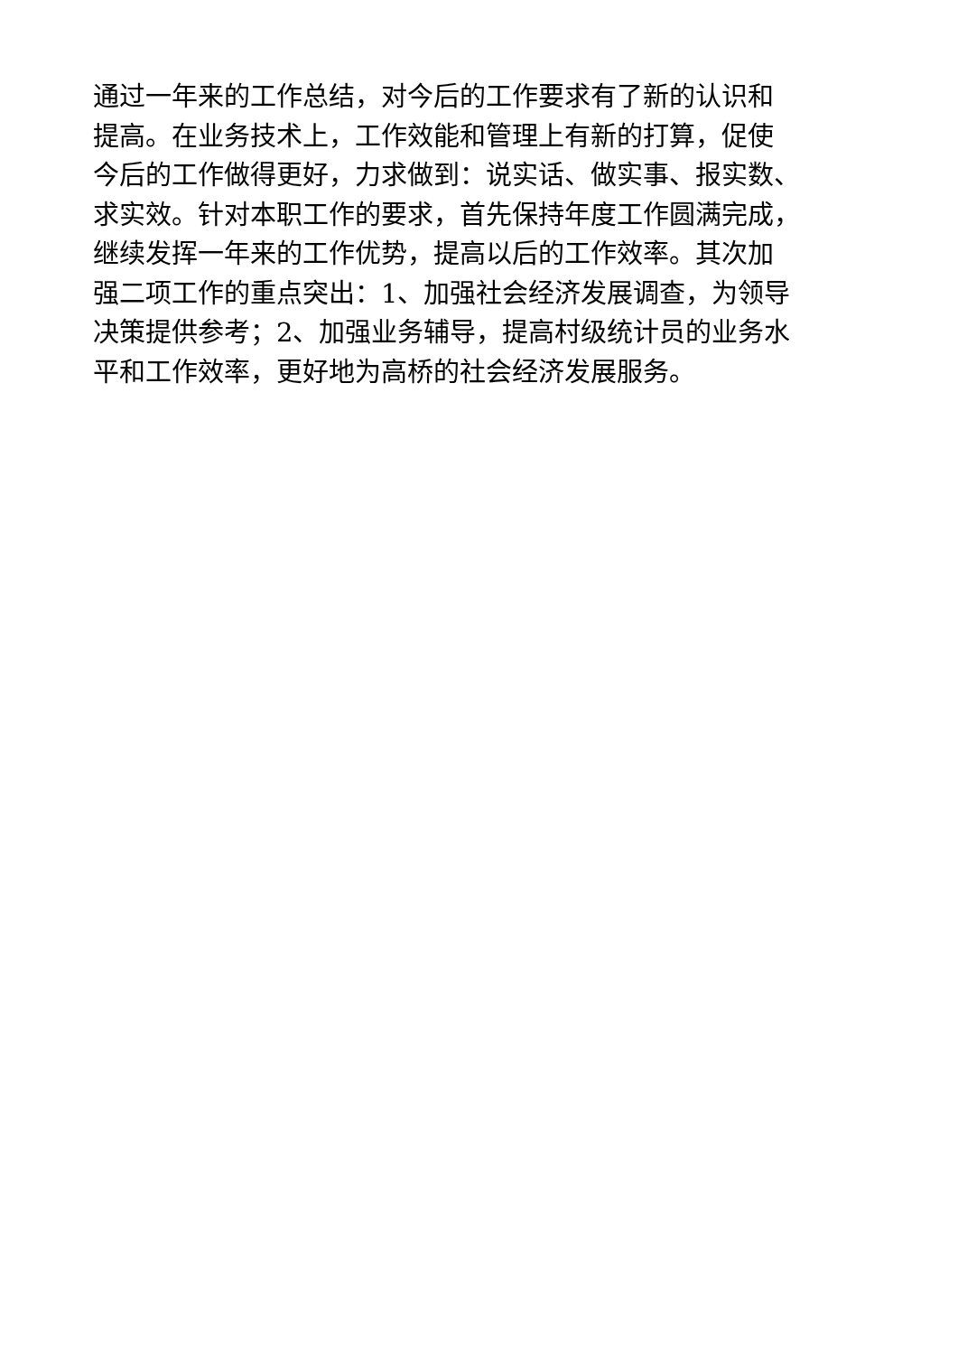通过一年来的工作总结，对今后的工作要求有了新的认识和
提高。在业务技术上，工作效能和管理上有新的打算，促使
今后的工作做得更好，力求做到：说实话、做实事、报实数、
求实效。针对本职工作的要求，首先保持年度工作圆满完成，
继续发挥一年来的工作优势，提高以后的工作效率。其次加
强二项工作的重点突出：1、加强社会经济发展调查，为领导
决策提供参考；2、加强业务辅导，提高村级统计员的业务水
平和工作效率，更好地为高桥的社会经济发展服务。